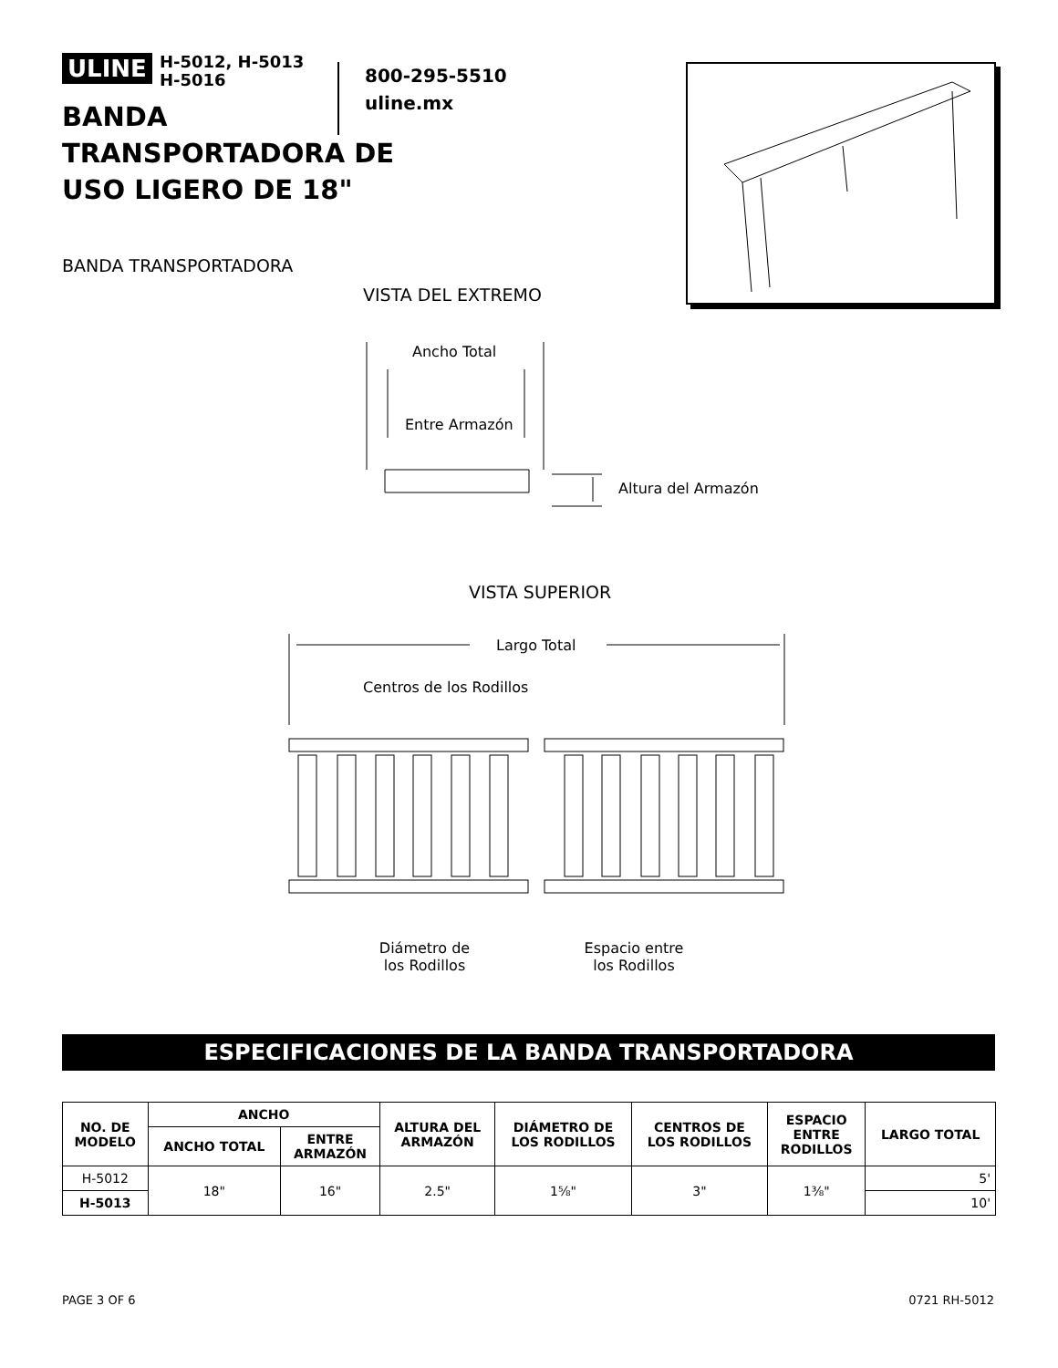ULINE H-5012, H-5013
H-5016
BANDA
TRANSPORTADORA DE
USO LIGERO DE 18"
800-295-5510
uline.mx
BANDA TRANSPORTADORA
VISTA DEL EXTREMO
Ancho Total
Entre Armazón
Altura del Armazón
VISTA SUPERIOR
Largo Total
Centros de los Rodillos
Diámetro de los Rodillos
Espacio entre los Rodillos
ESPECIFICACIONES DE LA BANDA TRANSPORTADORA
| NO. DE MODELO | ANCHO | | ALTURA DEL ARMAZÓN | DIÁMETRO DE LOS RODILLOS | CENTROS DE LOS RODILLOS | ESPACIO ENTRE RODILLOS | LARGO TOTAL |
| --- | --- | --- | --- | --- | --- | --- | --- |
| | ANCHO TOTAL | ENTRE ARMAZÓN | | | | | |
| H-5012 | 18" | 16" | 2.5" | 1⅝" | 3" | 1⅜" | 5' |
| H-5013 | | | | | | | 10' |
PAGE 3 OF 6 0721 RH-5012